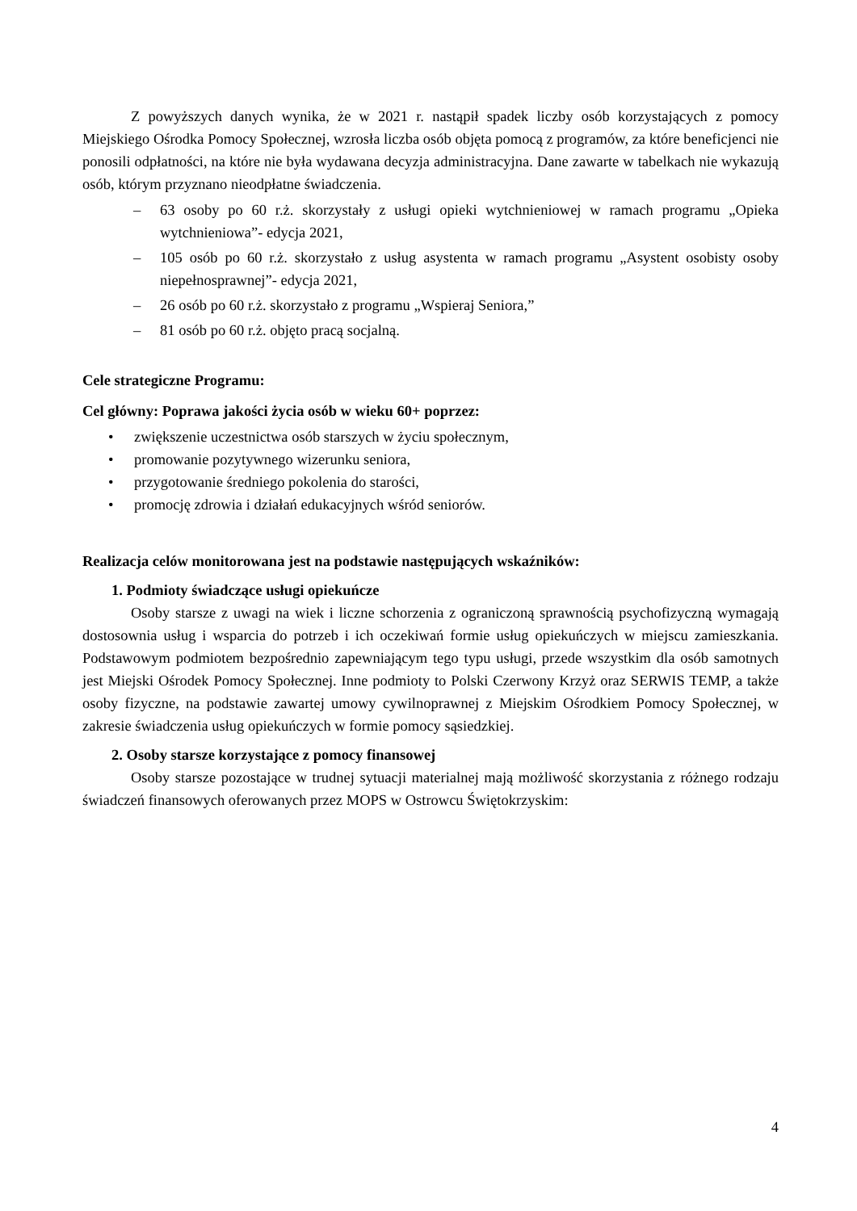Z powyższych danych wynika, że w 2021 r. nastąpił spadek liczby osób korzystających z pomocy Miejskiego Ośrodka Pomocy Społecznej, wzrosła liczba osób objęta pomocą z programów, za które beneficjenci nie ponosili odpłatności, na które nie była wydawana decyzja administracyjna. Dane zawarte w tabelkach nie wykazują osób, którym przyznano nieodpłatne świadczenia.
– 63 osoby po 60 r.ż. skorzystały z usługi opieki wytchnieniowej w ramach programu „Opieka wytchnieniowa”- edycja 2021,
– 105 osób po 60 r.ż. skorzystało z usług asystenta w ramach programu „Asystent osobisty osoby niepełnosprawnej”- edycja 2021,
– 26 osób po 60 r.ż. skorzystało z programu „Wspieraj Seniora,”
– 81 osób po 60 r.ż. objęto pracą socjalną.
Cele strategiczne Programu:
Cel główny: Poprawa jakości życia osób w wieku 60+ poprzez:
• zwiększenie uczestnictwa osób starszych w życiu społecznym,
• promowanie pozytywnego wizerunku seniora,
• przygotowanie średniego pokolenia do starości,
• promocję zdrowia i działań edukacyjnych wśród seniorów.
Realizacja celów monitorowana jest na podstawie następujących wskaźników:
1. Podmioty świadczące usługi opiekuńcze
Osoby starsze z uwagi na wiek i liczne schorzenia z ograniczoną sprawnością psychofizyczną wymagają dostosownia usług i wsparcia do potrzeb i ich oczekiwań formie usług opiekuńczych w miejscu zamieszkania. Podstawowym podmiotem bezpośrednio zapewniającym tego typu usługi, przede wszystkim dla osób samotnych jest Miejski Ośrodek Pomocy Społecznej. Inne podmioty to Polski Czerwony Krzyż oraz SERWIS TEMP, a także osoby fizyczne, na podstawie zawartej umowy cywilnoprawnej z Miejskim Ośrodkiem Pomocy Społecznej, w zakresie świadczenia usług opiekuńczych w formie pomocy sąsiedzkiej.
2. Osoby starsze korzystające z pomocy finansowej
Osoby starsze pozostające w trudnej sytuacji materialnej mają możliwość skorzystania z różnego rodzaju świadczeń finansowych oferowanych przez MOPS w Ostrowcu Świętokrzyskim:
4